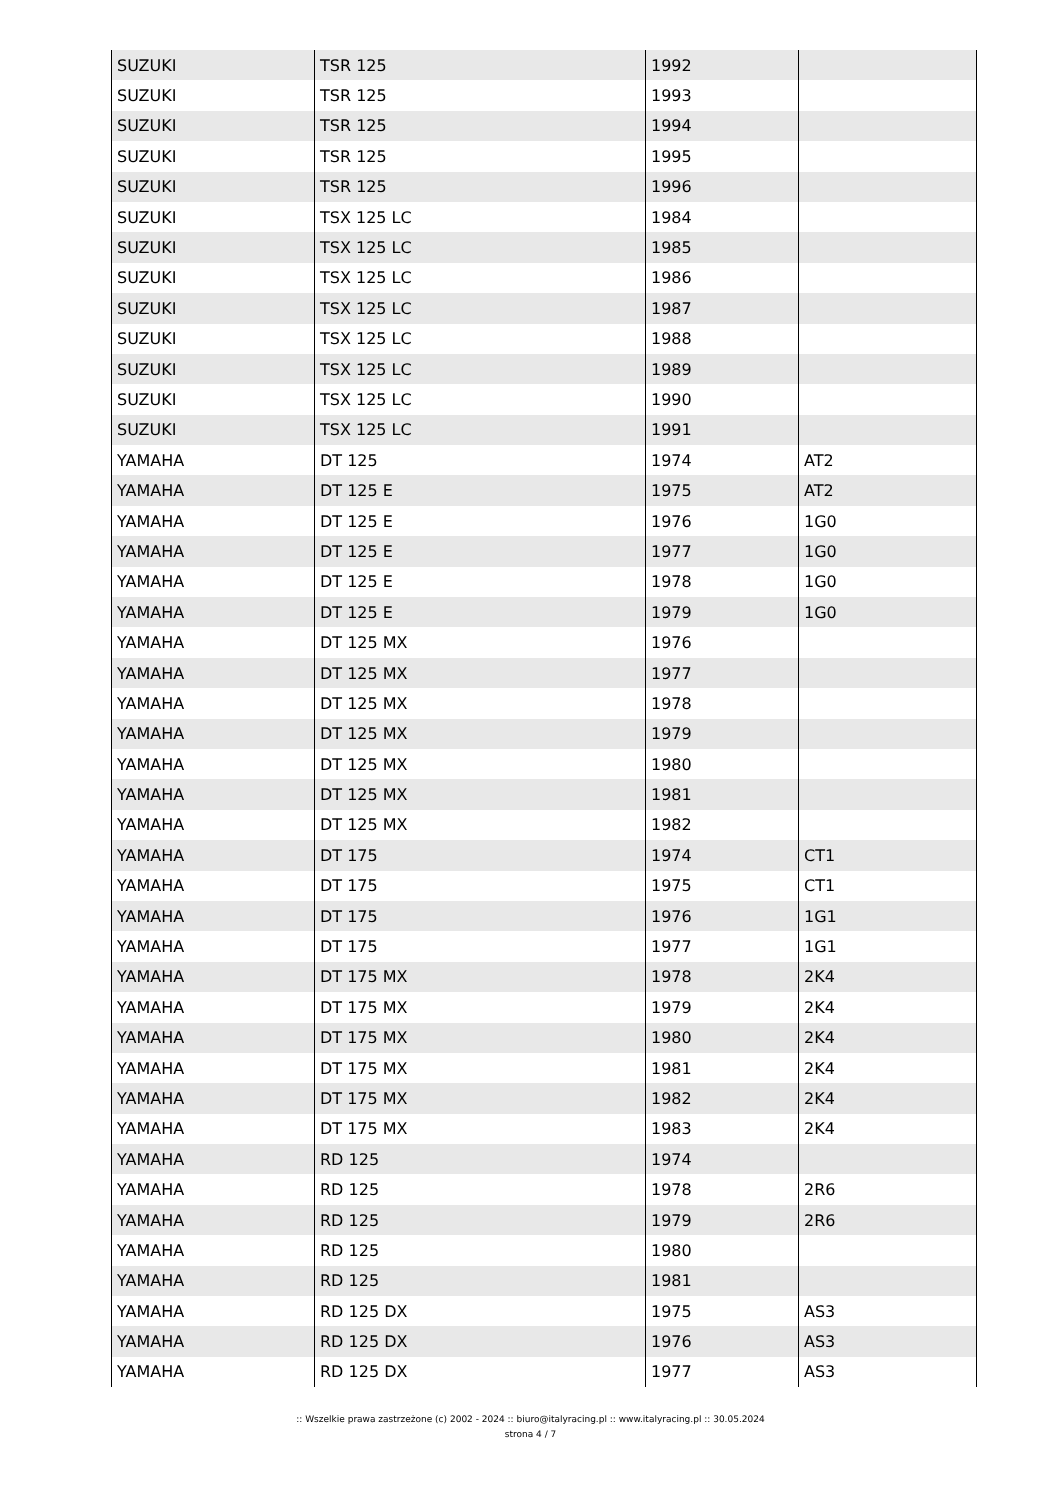| SUZUKI | TSR 125 | 1992 | |
| SUZUKI | TSR 125 | 1993 | |
| SUZUKI | TSR 125 | 1994 | |
| SUZUKI | TSR 125 | 1995 | |
| SUZUKI | TSR 125 | 1996 | |
| SUZUKI | TSX 125 LC | 1984 | |
| SUZUKI | TSX 125 LC | 1985 | |
| SUZUKI | TSX 125 LC | 1986 | |
| SUZUKI | TSX 125 LC | 1987 | |
| SUZUKI | TSX 125 LC | 1988 | |
| SUZUKI | TSX 125 LC | 1989 | |
| SUZUKI | TSX 125 LC | 1990 | |
| SUZUKI | TSX 125 LC | 1991 | |
| YAMAHA | DT 125 | 1974 | AT2 |
| YAMAHA | DT 125 E | 1975 | AT2 |
| YAMAHA | DT 125 E | 1976 | 1G0 |
| YAMAHA | DT 125 E | 1977 | 1G0 |
| YAMAHA | DT 125 E | 1978 | 1G0 |
| YAMAHA | DT 125 E | 1979 | 1G0 |
| YAMAHA | DT 125 MX | 1976 | |
| YAMAHA | DT 125 MX | 1977 | |
| YAMAHA | DT 125 MX | 1978 | |
| YAMAHA | DT 125 MX | 1979 | |
| YAMAHA | DT 125 MX | 1980 | |
| YAMAHA | DT 125 MX | 1981 | |
| YAMAHA | DT 125 MX | 1982 | |
| YAMAHA | DT 175 | 1974 | CT1 |
| YAMAHA | DT 175 | 1975 | CT1 |
| YAMAHA | DT 175 | 1976 | 1G1 |
| YAMAHA | DT 175 | 1977 | 1G1 |
| YAMAHA | DT 175 MX | 1978 | 2K4 |
| YAMAHA | DT 175 MX | 1979 | 2K4 |
| YAMAHA | DT 175 MX | 1980 | 2K4 |
| YAMAHA | DT 175 MX | 1981 | 2K4 |
| YAMAHA | DT 175 MX | 1982 | 2K4 |
| YAMAHA | DT 175 MX | 1983 | 2K4 |
| YAMAHA | RD 125 | 1974 | |
| YAMAHA | RD 125 | 1978 | 2R6 |
| YAMAHA | RD 125 | 1979 | 2R6 |
| YAMAHA | RD 125 | 1980 | |
| YAMAHA | RD 125 | 1981 | |
| YAMAHA | RD 125 DX | 1975 | AS3 |
| YAMAHA | RD 125 DX | 1976 | AS3 |
| YAMAHA | RD 125 DX | 1977 | AS3 |
:: Wszelkie prawa zastrzeżone (c) 2002 - 2024 :: biuro@italyracing.pl :: www.italyracing.pl :: 30.05.2024
strona 4 / 7